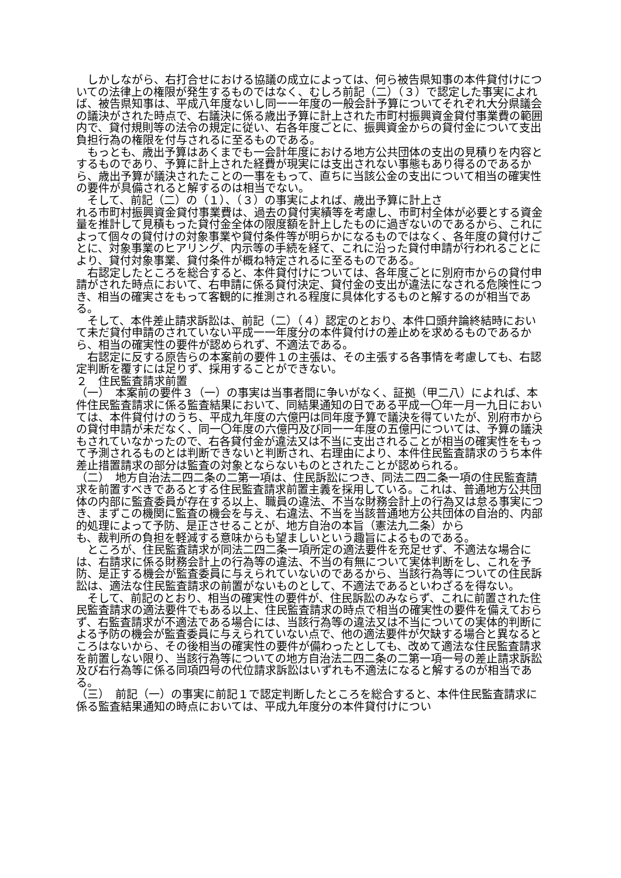しかしながら、右打合せにおける協議の成立によっては、何ら被告県知事の本件貸付けについての法律上の権限が発生するものではなく、むしろ前記（二）（３）で認定した事実によれば、被告県知事は、平成八年度ないし同一一年度の一般会計予算についてそれぞれ大分県議会の議決がされた時点で、右議決に係る歳出予算に計上された市町村振興資金貸付事業費の範囲内で、貸付規則等の法令の規定に従い、右各年度ごとに、振興資金からの貸付金について支出負担行為の権限を付与されるに至るものである。
　もっとも、歳出予算はあくまでも一会計年度における地方公共団体の支出の見積りを内容とするものであり、予算に計上された経費が現実には支出されない事態もあり得るのであるから、歳出予算が議決されたことの一事をもって、直ちに当該公金の支出について相当の確実性の要件が具備されると解するのは相当でない。
　そして、前記（二）の（１）、（３）の事実によれば、歳出予算に計上さ
れる市町村振興資金貸付事業費は、過去の貸付実績等を考慮し、市町村全体が必要とする資金量を推計して見積もった貸付金全体の限度額を計上したものに過ぎないのであるから、これによって個々の貸付けの対象事業や貸付条件等が明らかになるものではなく、各年度の貸付けごとに、対象事業のヒアリング、内示等の手続を経て、これに沿った貸付申請が行われることにより、貸付対象事業、貸付条件が概ね特定されるに至るものである。
　右認定したところを総合すると、本件貸付けについては、各年度ごとに別府市からの貸付申請がされた時点において、右申請に係る貸付決定、貸付金の支出が違法になされる危険性につき、相当の確実さをもって客観的に推測される程度に具体化するものと解するのが相当である。
　そして、本件差止請求訴訟は、前記（二）（４）認定のとおり、本件口頭弁論終結時において未だ貸付申請のされていない平成一一年度分の本件貸付けの差止めを求めるものであるから、相当の確実性の要件が認められず、不適法である。
　右認定に反する原告らの本案前の要件１の主張は、その主張する各事情を考慮しても、右認定判断を覆すには足りず、採用することができない。
２　住民監査請求前置
（一）　本案前の要件３（一）の事実は当事者間に争いがなく、証拠（甲二八）によれば、本件住民監査請求に係る監査結果において、同結果通知の日である平成一〇年一月一九日においては、本件貸付けのうち、平成九年度の六億円は同年度予算で議決を得ていたが、別府市からの貸付申請が未だなく、同一〇年度の六億円及び同一一年度の五億円については、予算の議決もされていなかったので、右各貸付金が違法又は不当に支出されることが相当の確実性をもって予測されるものとは判断できないと判断され、右理由により、本件住民監査請求のうち本件差止措置請求の部分は監査の対象とならないものとされたことが認められる。
（二）　地方自治法二四二条の二第一項は、住民訴訟につき、同法二四二条一項の住民監査請求を前置すべきであるとする住民監査請求前置主義を採用している。これは、普通地方公共団体の内部に監査委員が存在する以上、職員の違法、不当な財務会計上の行為又は怠る事実につき、まずこの機関に監査の機会を与え、右違法、不当を当該普通地方公共団体の自治的、内部的処理によって予防、是正させることが、地方自治の本旨（憲法九二条）から
も、裁判所の負担を軽減する意味からも望ましいという趣旨によるものである。
　ところが、住民監査請求が同法二四二条一項所定の適法要件を充足せず、不適法な場合には、右請求に係る財務会計上の行為等の違法、不当の有無について実体判断をし、これを予防、是正する機会が監査委員に与えられていないのであるから、当該行為等についての住民訴訟は、適法な住民監査請求の前置がないものとして、不適法であるといわざるを得ない。
　そして、前記のとおり、相当の確実性の要件が、住民訴訟のみならず、これに前置された住民監査請求の適法要件でもある以上、住民監査請求の時点で相当の確実性の要件を備えておらず、右監査請求が不適法である場合には、当該行為等の違法又は不当についての実体的判断による予防の機会が監査委員に与えられていない点で、他の適法要件が欠缺する場合と異なるところはないから、その後相当の確実性の要件が備わったとしても、改めて適法な住民監査請求を前置しない限り、当該行為等についての地方自治法二四二条の二第一項一号の差止請求訴訟及び右行為等に係る同項四号の代位請求訴訟はいずれも不適法になると解するのが相当である。
（三）　前記（一）の事実に前記１で認定判断したところを総合すると、本件住民監査請求に係る監査結果通知の時点においては、平成九年度分の本件貸付けについ